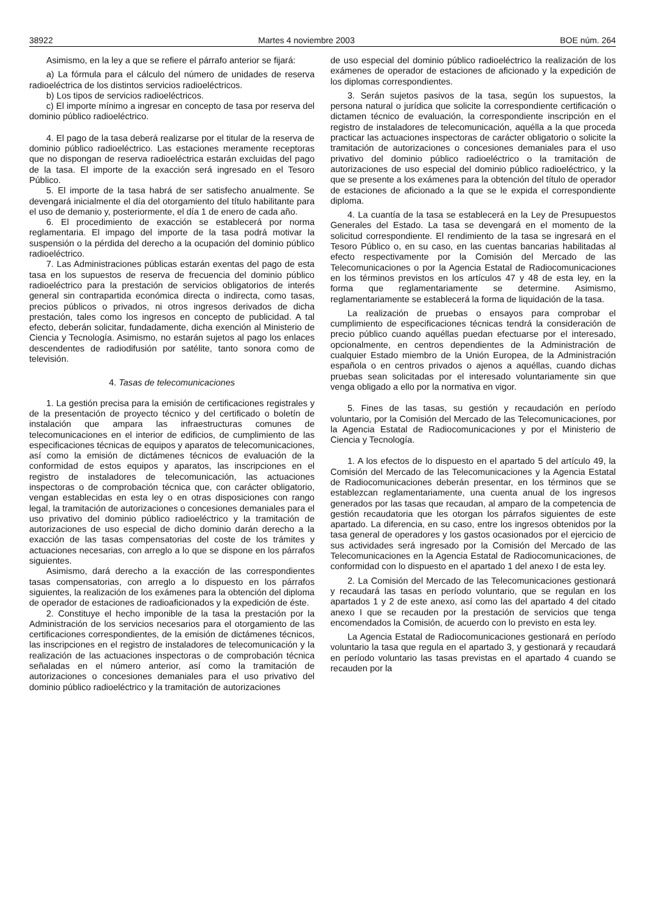38922 Martes 4 noviembre 2003 BOE núm. 264
Asimismo, en la ley a que se refiere el párrafo anterior se fijará:
a) La fórmula para el cálculo del número de unidades de reserva radioeléctrica de los distintos servicios radioeléctricos.
b) Los tipos de servicios radioeléctricos.
c) El importe mínimo a ingresar en concepto de tasa por reserva del dominio público radioeléctrico.
4. El pago de la tasa deberá realizarse por el titular de la reserva de dominio público radioeléctrico. Las estaciones meramente receptoras que no dispongan de reserva radioeléctrica estarán excluidas del pago de la tasa. El importe de la exacción será ingresado en el Tesoro Público.
5. El importe de la tasa habrá de ser satisfecho anualmente. Se devengará inicialmente el día del otorgamiento del título habilitante para el uso de demanio y, posteriormente, el día 1 de enero de cada año.
6. El procedimiento de exacción se establecerá por norma reglamentaria. El impago del importe de la tasa podrá motivar la suspensión o la pérdida del derecho a la ocupación del dominio público radioeléctrico.
7. Las Administraciones públicas estarán exentas del pago de esta tasa en los supuestos de reserva de frecuencia del dominio público radioeléctrico para la prestación de servicios obligatorios de interés general sin contrapartida económica directa o indirecta, como tasas, precios públicos o privados, ni otros ingresos derivados de dicha prestación, tales como los ingresos en concepto de publicidad. A tal efecto, deberán solicitar, fundadamente, dicha exención al Ministerio de Ciencia y Tecnología. Asimismo, no estarán sujetos al pago los enlaces descendentes de radiodifusión por satélite, tanto sonora como de televisión.
4. Tasas de telecomunicaciones
1. La gestión precisa para la emisión de certificaciones registrales y de la presentación de proyecto técnico y del certificado o boletín de instalación que ampara las infraestructuras comunes de telecomunicaciones en el interior de edificios, de cumplimiento de las especificaciones técnicas de equipos y aparatos de telecomunicaciones, así como la emisión de dictámenes técnicos de evaluación de la conformidad de estos equipos y aparatos, las inscripciones en el registro de instaladores de telecomunicación, las actuaciones inspectoras o de comprobación técnica que, con carácter obligatorio, vengan establecidas en esta ley o en otras disposiciones con rango legal, la tramitación de autorizaciones o concesiones demaniales para el uso privativo del dominio público radioeléctrico y la tramitación de autorizaciones de uso especial de dicho dominio darán derecho a la exacción de las tasas compensatorias del coste de los trámites y actuaciones necesarias, con arreglo a lo que se dispone en los párrafos siguientes.
Asimismo, dará derecho a la exacción de las correspondientes tasas compensatorias, con arreglo a lo dispuesto en los párrafos siguientes, la realización de los exámenes para la obtención del diploma de operador de estaciones de radioaficionados y la expedición de éste.
2. Constituye el hecho imponible de la tasa la prestación por la Administración de los servicios necesarios para el otorgamiento de las certificaciones correspondientes, de la emisión de dictámenes técnicos, las inscripciones en el registro de instaladores de telecomunicación y la realización de las actuaciones inspectoras o de comprobación técnica señaladas en el número anterior, así como la tramitación de autorizaciones o concesiones demaniales para el uso privativo del dominio público radioeléctrico y la tramitación de autorizaciones
de uso especial del dominio público radioeléctrico la realización de los exámenes de operador de estaciones de aficionado y la expedición de los diplomas correspondientes.
3. Serán sujetos pasivos de la tasa, según los supuestos, la persona natural o jurídica que solicite la correspondiente certificación o dictamen técnico de evaluación, la correspondiente inscripción en el registro de instaladores de telecomunicación, aquélla a la que proceda practicar las actuaciones inspectoras de carácter obligatorio o solicite la tramitación de autorizaciones o concesiones demaniales para el uso privativo del dominio público radioeléctrico o la tramitación de autorizaciones de uso especial del dominio público radioeléctrico, y la que se presente a los exámenes para la obtención del título de operador de estaciones de aficionado a la que se le expida el correspondiente diploma.
4. La cuantía de la tasa se establecerá en la Ley de Presupuestos Generales del Estado. La tasa se devengará en el momento de la solicitud correspondiente. El rendimiento de la tasa se ingresará en el Tesoro Público o, en su caso, en las cuentas bancarias habilitadas al efecto respectivamente por la Comisión del Mercado de las Telecomunicaciones o por la Agencia Estatal de Radiocomunicaciones en los términos previstos en los artículos 47 y 48 de esta ley, en la forma que reglamentariamente se determine. Asimismo, reglamentariamente se establecerá la forma de liquidación de la tasa.
La realización de pruebas o ensayos para comprobar el cumplimiento de especificaciones técnicas tendrá la consideración de precio público cuando aquéllas puedan efectuarse por el interesado, opcionalmente, en centros dependientes de la Administración de cualquier Estado miembro de la Unión Europea, de la Administración española o en centros privados o ajenos a aquéllas, cuando dichas pruebas sean solicitadas por el interesado voluntariamente sin que venga obligado a ello por la normativa en vigor.
5. Fines de las tasas, su gestión y recaudación en período voluntario, por la Comisión del Mercado de las Telecomunicaciones, por la Agencia Estatal de Radiocomunicaciones y por el Ministerio de Ciencia y Tecnología.
1. A los efectos de lo dispuesto en el apartado 5 del artículo 49, la Comisión del Mercado de las Telecomunicaciones y la Agencia Estatal de Radiocomunicaciones deberán presentar, en los términos que se establezcan reglamentariamente, una cuenta anual de los ingresos generados por las tasas que recaudan, al amparo de la competencia de gestión recaudatoria que les otorgan los párrafos siguientes de este apartado. La diferencia, en su caso, entre los ingresos obtenidos por la tasa general de operadores y los gastos ocasionados por el ejercicio de sus actividades será ingresado por la Comisión del Mercado de las Telecomunicaciones en la Agencia Estatal de Radiocomunicaciones, de conformidad con lo dispuesto en el apartado 1 del anexo I de esta ley.
2. La Comisión del Mercado de las Telecomunicaciones gestionará y recaudará las tasas en período voluntario, que se regulan en los apartados 1 y 2 de este anexo, así como las del apartado 4 del citado anexo I que se recauden por la prestación de servicios que tenga encomendados la Comisión, de acuerdo con lo previsto en esta ley.
La Agencia Estatal de Radiocomunicaciones gestionará en período voluntario la tasa que regula en el apartado 3, y gestionará y recaudará en período voluntario las tasas previstas en el apartado 4 cuando se recauden por la